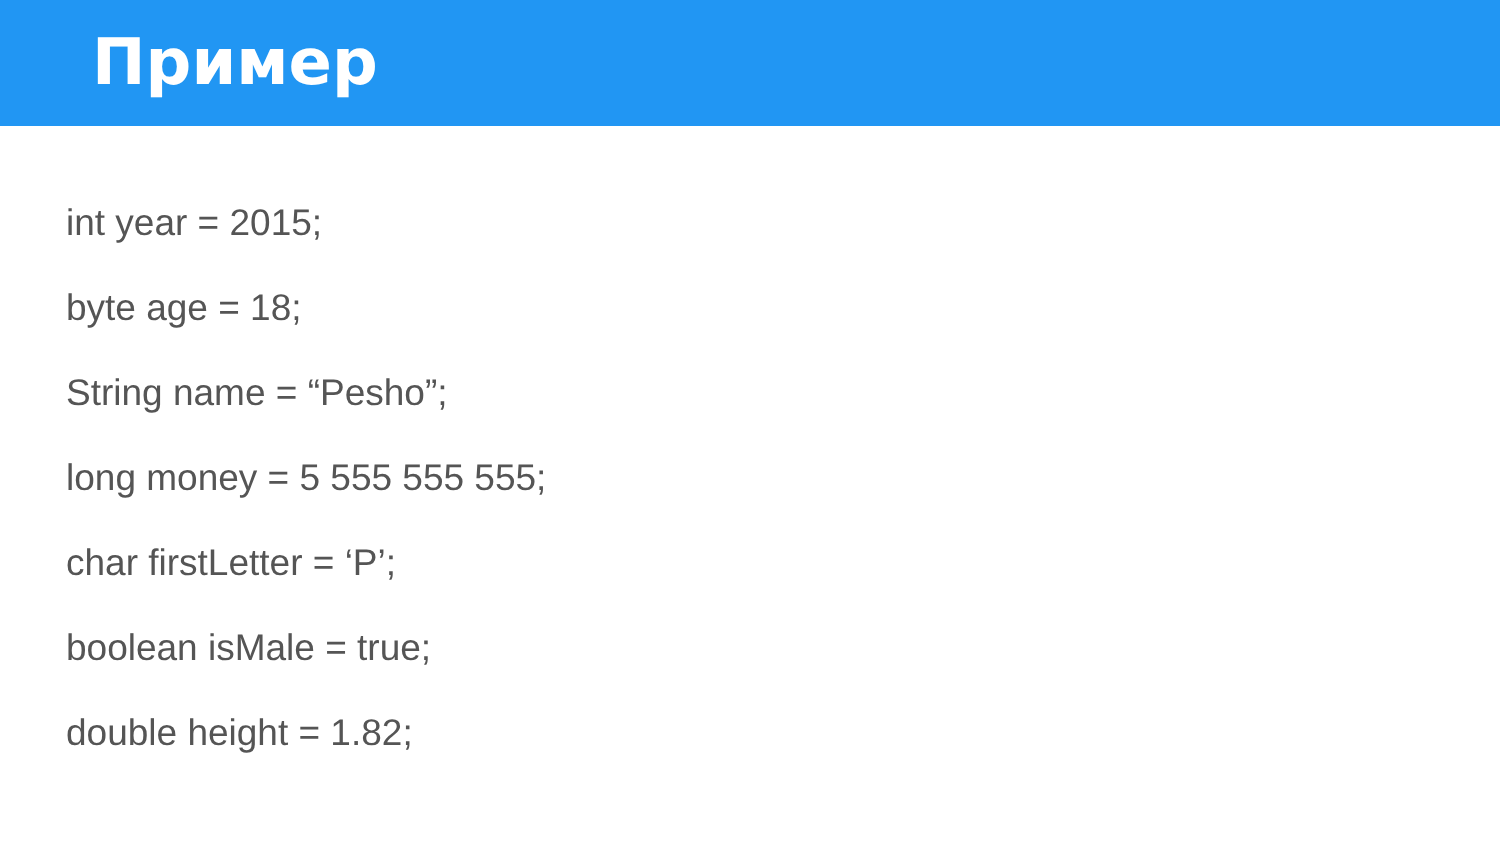Пример
int year = 2015;
byte age = 18;
String name = “Pesho”;
long money = 5 555 555 555;
char firstLetter = ‘P’;
boolean isMale = true;
double height = 1.82;